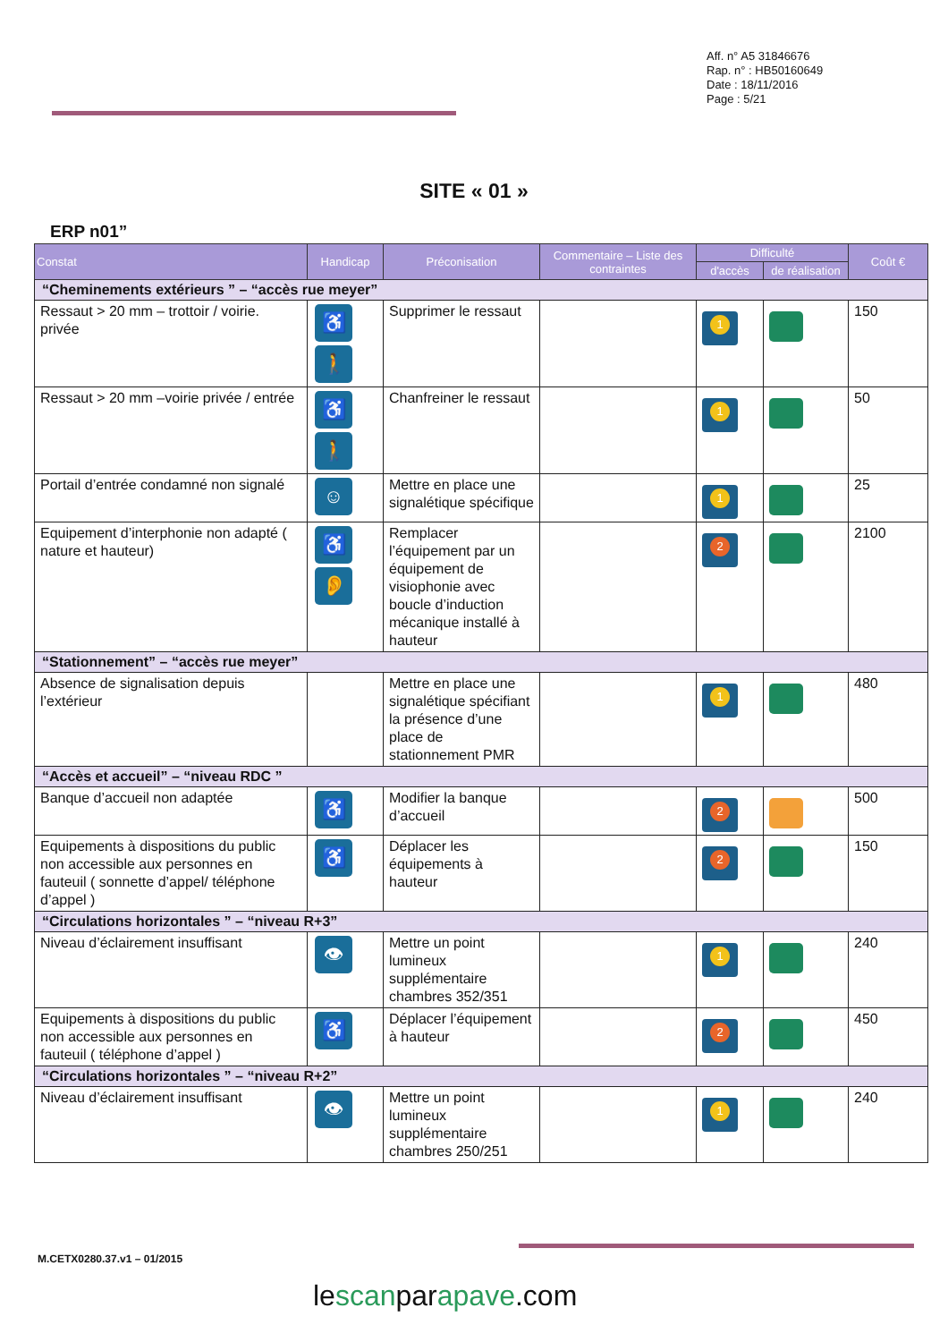Aff. n° A5 31846676
Rap. n° : HB50160649
Date : 18/11/2016
Page : 5/21
SITE « 01 »
ERP n01”
| Constat | Handicap | Préconisation | Commentaire – Liste des contraintes | Difficulté | | Coût € |
| --- | --- | --- | --- | --- | --- | --- |
| | | | | d'accès | de réalisation | |
| “Cheminements extérieurs ” – “accès rue meyer” | | | | | | |
| Ressaut > 20 mm – trottoir / voirie. privée | ♿ 🚶 | Supprimer le ressaut | | 1 | | 150 |
| Ressaut > 20 mm –voirie privée / entrée | ♿ 🚶 | Chanfreiner le ressaut | | 1 | | 50 |
| Portail d’entrée condamné non signalé | ☺ | Mettre en place une signalétique spécifique | | 1 | | 25 |
| Equipement d’interphonie non adapté ( nature et hauteur) | ♿ 👂 | Remplacer l’équipement par un équipement de visiophonie avec boucle d’induction mécanique installé à hauteur | | 2 | | 2100 |
| “Stationnement” – “accès rue meyer” | | | | | | |
| Absence de signalisation depuis l’extérieur | | Mettre en place une signalétique spécifiant la présence d’une place de stationnement PMR | | 1 | | 480 |
| “Accès et accueil” – “niveau RDC ” | | | | | | |
| Banque d’accueil non adaptée | ♿ | Modifier la banque d’accueil | | 2 | | 500 |
| Equipements à dispositions du public non accessible aux personnes en fauteuil ( sonnette d’appel/ téléphone d’appel ) | ♿ | Déplacer les équipements à hauteur | | 2 | | 150 |
| “Circulations horizontales ” – “niveau R+3” | | | | | | |
| Niveau d’éclairement insuffisant | 👁 | Mettre un point lumineux supplémentaire chambres 352/351 | | 1 | | 240 |
| Equipements à dispositions du public non accessible aux personnes en fauteuil ( téléphone d’appel ) | ♿ | Déplacer l’équipement à hauteur | | 2 | | 450 |
| “Circulations horizontales ” – “niveau R+2” | | | | | | |
| Niveau d’éclairement insuffisant | 👁 | Mettre un point lumineux supplémentaire chambres 250/251 | | 1 | | 240 |
M.CETX0280.37.v1 – 01/2015
lescanparapave.com